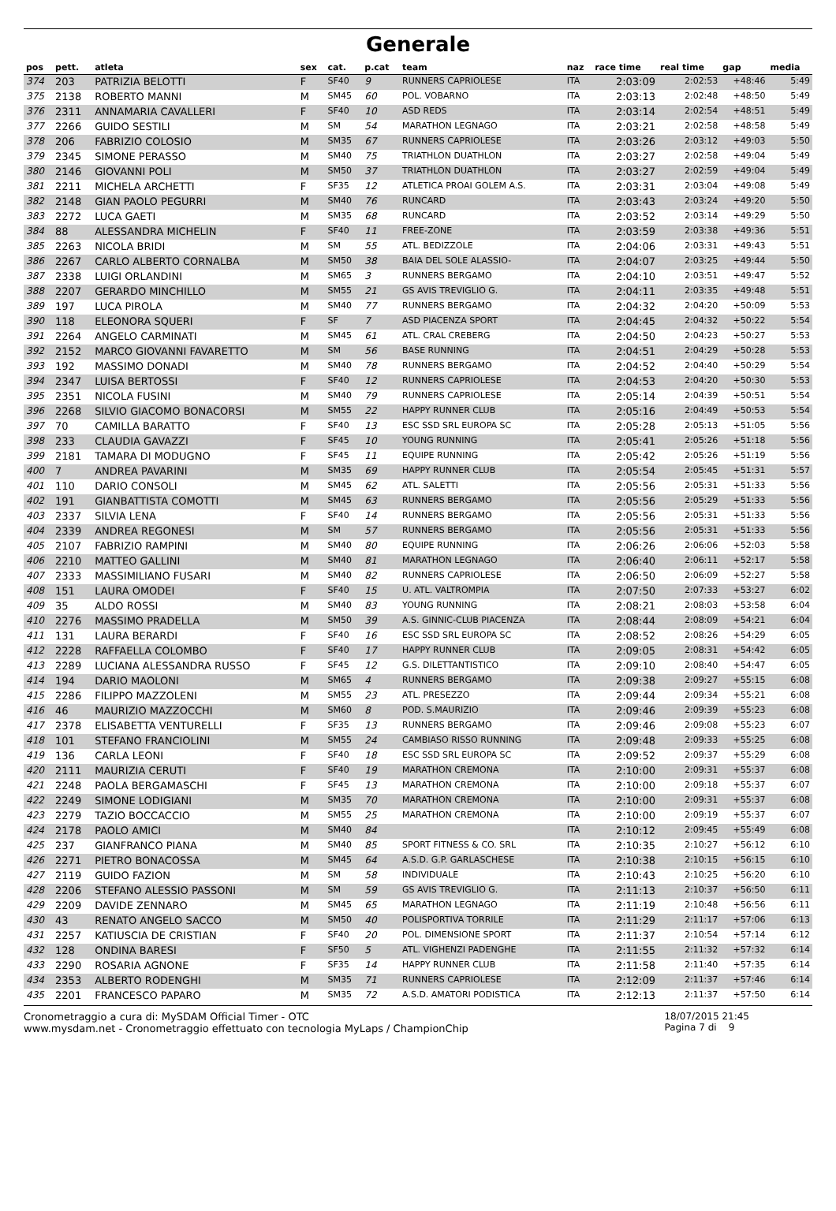Generale
| pos | pett. | atleta | sex | cat. | p.cat | team | naz | race time | real time | gap | media |
| --- | --- | --- | --- | --- | --- | --- | --- | --- | --- | --- | --- |
| 374 | 203 | PATRIZIA BELOTTI | F | SF40 | 9 | RUNNERS CAPRIOLESE | ITA | 2:03:09 | 2:02:53 | +48:46 | 5:49 |
| 375 | 2138 | ROBERTO MANNI | M | SM45 | 60 | POL. VOBARNO | ITA | 2:03:13 | 2:02:48 | +48:50 | 5:49 |
| 376 | 2311 | ANNAMARIA CAVALLERI | F | SF40 | 10 | ASD REDS | ITA | 2:03:14 | 2:02:54 | +48:51 | 5:49 |
| 377 | 2266 | GUIDO SESTILI | M | SM | 54 | MARATHON LEGNAGO | ITA | 2:03:21 | 2:02:58 | +48:58 | 5:49 |
| 378 | 206 | FABRIZIO COLOSIO | M | SM35 | 67 | RUNNERS CAPRIOLESE | ITA | 2:03:26 | 2:03:12 | +49:03 | 5:50 |
| 379 | 2345 | SIMONE PERASSO | M | SM40 | 75 | TRIATHLON DUATHLON | ITA | 2:03:27 | 2:02:58 | +49:04 | 5:49 |
| 380 | 2146 | GIOVANNI POLI | M | SM50 | 37 | TRIATHLON DUATHLON | ITA | 2:03:27 | 2:02:59 | +49:04 | 5:49 |
| 381 | 2211 | MICHELA ARCHETTI | F | SF35 | 12 | ATLETICA PROAI GOLEM A.S. | ITA | 2:03:31 | 2:03:04 | +49:08 | 5:49 |
| 382 | 2148 | GIAN PAOLO PEGURRI | M | SM40 | 76 | RUNCARD | ITA | 2:03:43 | 2:03:24 | +49:20 | 5:50 |
| 383 | 2272 | LUCA GAETI | M | SM35 | 68 | RUNCARD | ITA | 2:03:52 | 2:03:14 | +49:29 | 5:50 |
| 384 | 88 | ALESSANDRA MICHELIN | F | SF40 | 11 | FREE-ZONE | ITA | 2:03:59 | 2:03:38 | +49:36 | 5:51 |
| 385 | 2263 | NICOLA BRIDI | M | SM | 55 | ATL. BEDIZZOLE | ITA | 2:04:06 | 2:03:31 | +49:43 | 5:51 |
| 386 | 2267 | CARLO ALBERTO CORNALBA | M | SM50 | 38 | BAIA DEL SOLE ALASSIO- | ITA | 2:04:07 | 2:03:25 | +49:44 | 5:50 |
| 387 | 2338 | LUIGI ORLANDINI | M | SM65 | 3 | RUNNERS BERGAMO | ITA | 2:04:10 | 2:03:51 | +49:47 | 5:52 |
| 388 | 2207 | GERARDO MINCHILLO | M | SM55 | 21 | GS AVIS TREVIGLIO G. | ITA | 2:04:11 | 2:03:35 | +49:48 | 5:51 |
| 389 | 197 | LUCA PIROLA | M | SM40 | 77 | RUNNERS BERGAMO | ITA | 2:04:32 | 2:04:20 | +50:09 | 5:53 |
| 390 | 118 | ELEONORA SQUERI | F | SF | 7 | ASD PIACENZA SPORT | ITA | 2:04:45 | 2:04:32 | +50:22 | 5:54 |
| 391 | 2264 | ANGELO CARMINATI | M | SM45 | 61 | ATL. CRAL CREBERG | ITA | 2:04:50 | 2:04:23 | +50:27 | 5:53 |
| 392 | 2152 | MARCO GIOVANNI FAVARETTO | M | SM | 56 | BASE RUNNING | ITA | 2:04:51 | 2:04:29 | +50:28 | 5:53 |
| 393 | 192 | MASSIMO DONADI | M | SM40 | 78 | RUNNERS BERGAMO | ITA | 2:04:52 | 2:04:40 | +50:29 | 5:54 |
| 394 | 2347 | LUISA BERTOSSI | F | SF40 | 12 | RUNNERS CAPRIOLESE | ITA | 2:04:53 | 2:04:20 | +50:30 | 5:53 |
| 395 | 2351 | NICOLA FUSINI | M | SM40 | 79 | RUNNERS CAPRIOLESE | ITA | 2:05:14 | 2:04:39 | +50:51 | 5:54 |
| 396 | 2268 | SILVIO GIACOMO BONACORSI | M | SM55 | 22 | HAPPY RUNNER CLUB | ITA | 2:05:16 | 2:04:49 | +50:53 | 5:54 |
| 397 | 70 | CAMILLA BARATTO | F | SF40 | 13 | ESC SSD SRL EUROPA SC | ITA | 2:05:28 | 2:05:13 | +51:05 | 5:56 |
| 398 | 233 | CLAUDIA GAVAZZI | F | SF45 | 10 | YOUNG RUNNING | ITA | 2:05:41 | 2:05:26 | +51:18 | 5:56 |
| 399 | 2181 | TAMARA DI MODUGNO | F | SF45 | 11 | EQUIPE RUNNING | ITA | 2:05:42 | 2:05:26 | +51:19 | 5:56 |
| 400 | 7 | ANDREA PAVARINI | M | SM35 | 69 | HAPPY RUNNER CLUB | ITA | 2:05:54 | 2:05:45 | +51:31 | 5:57 |
| 401 | 110 | DARIO CONSOLI | M | SM45 | 62 | ATL. SALETTI | ITA | 2:05:56 | 2:05:31 | +51:33 | 5:56 |
| 402 | 191 | GIANBATTISTA COMOTTI | M | SM45 | 63 | RUNNERS BERGAMO | ITA | 2:05:56 | 2:05:29 | +51:33 | 5:56 |
| 403 | 2337 | SILVIA LENA | F | SF40 | 14 | RUNNERS BERGAMO | ITA | 2:05:56 | 2:05:31 | +51:33 | 5:56 |
| 404 | 2339 | ANDREA REGONESI | M | SM | 57 | RUNNERS BERGAMO | ITA | 2:05:56 | 2:05:31 | +51:33 | 5:56 |
| 405 | 2107 | FABRIZIO RAMPINI | M | SM40 | 80 | EQUIPE RUNNING | ITA | 2:06:26 | 2:06:06 | +52:03 | 5:58 |
| 406 | 2210 | MATTEO GALLINI | M | SM40 | 81 | MARATHON LEGNAGO | ITA | 2:06:40 | 2:06:11 | +52:17 | 5:58 |
| 407 | 2333 | MASSIMILIANO FUSARI | M | SM40 | 82 | RUNNERS CAPRIOLESE | ITA | 2:06:50 | 2:06:09 | +52:27 | 5:58 |
| 408 | 151 | LAURA OMODEI | F | SF40 | 15 | U. ATL. VALTROMPIA | ITA | 2:07:50 | 2:07:33 | +53:27 | 6:02 |
| 409 | 35 | ALDO ROSSI | M | SM40 | 83 | YOUNG RUNNING | ITA | 2:08:21 | 2:08:03 | +53:58 | 6:04 |
| 410 | 2276 | MASSIMO PRADELLA | M | SM50 | 39 | A.S. GINNIC-CLUB PIACENZA | ITA | 2:08:44 | 2:08:09 | +54:21 | 6:04 |
| 411 | 131 | LAURA BERARDI | F | SF40 | 16 | ESC SSD SRL EUROPA SC | ITA | 2:08:52 | 2:08:26 | +54:29 | 6:05 |
| 412 | 2228 | RAFFAELLA COLOMBO | F | SF40 | 17 | HAPPY RUNNER CLUB | ITA | 2:09:05 | 2:08:31 | +54:42 | 6:05 |
| 413 | 2289 | LUCIANA ALESSANDRA RUSSO | F | SF45 | 12 | G.S. DILETTANTISTICO | ITA | 2:09:10 | 2:08:40 | +54:47 | 6:05 |
| 414 | 194 | DARIO MAOLONI | M | SM65 | 4 | RUNNERS BERGAMO | ITA | 2:09:38 | 2:09:27 | +55:15 | 6:08 |
| 415 | 2286 | FILIPPO MAZZOLENI | M | SM55 | 23 | ATL. PRESEZZO | ITA | 2:09:44 | 2:09:34 | +55:21 | 6:08 |
| 416 | 46 | MAURIZIO MAZZOCCHI | M | SM60 | 8 | POD. S.MAURIZIO | ITA | 2:09:46 | 2:09:39 | +55:23 | 6:08 |
| 417 | 2378 | ELISABETTA VENTURELLI | F | SF35 | 13 | RUNNERS BERGAMO | ITA | 2:09:46 | 2:09:08 | +55:23 | 6:07 |
| 418 | 101 | STEFANO FRANCIOLINI | M | SM55 | 24 | CAMBIASO RISSO RUNNING | ITA | 2:09:48 | 2:09:33 | +55:25 | 6:08 |
| 419 | 136 | CARLA LEONI | F | SF40 | 18 | ESC SSD SRL EUROPA SC | ITA | 2:09:52 | 2:09:37 | +55:29 | 6:08 |
| 420 | 2111 | MAURIZIA CERUTI | F | SF40 | 19 | MARATHON CREMONA | ITA | 2:10:00 | 2:09:31 | +55:37 | 6:08 |
| 421 | 2248 | PAOLA BERGAMASCHI | F | SF45 | 13 | MARATHON CREMONA | ITA | 2:10:00 | 2:09:18 | +55:37 | 6:07 |
| 422 | 2249 | SIMONE LODIGIANI | M | SM35 | 70 | MARATHON CREMONA | ITA | 2:10:00 | 2:09:31 | +55:37 | 6:08 |
| 423 | 2279 | TAZIO BOCCACCIO | M | SM55 | 25 | MARATHON CREMONA | ITA | 2:10:00 | 2:09:19 | +55:37 | 6:07 |
| 424 | 2178 | PAOLO AMICI | M | SM40 | 84 | | ITA | 2:10:12 | 2:09:45 | +55:49 | 6:08 |
| 425 | 237 | GIANFRANCO PIANA | M | SM40 | 85 | SPORT FITNESS & CO. SRL | ITA | 2:10:35 | 2:10:27 | +56:12 | 6:10 |
| 426 | 2271 | PIETRO BONACOSSA | M | SM45 | 64 | A.S.D. G.P. GARLASCHESE | ITA | 2:10:38 | 2:10:15 | +56:15 | 6:10 |
| 427 | 2119 | GUIDO FAZION | M | SM | 58 | INDIVIDUALE | ITA | 2:10:43 | 2:10:25 | +56:20 | 6:10 |
| 428 | 2206 | STEFANO ALESSIO PASSONI | M | SM | 59 | GS AVIS TREVIGLIO G. | ITA | 2:11:13 | 2:10:37 | +56:50 | 6:11 |
| 429 | 2209 | DAVIDE ZENNARO | M | SM45 | 65 | MARATHON LEGNAGO | ITA | 2:11:19 | 2:10:48 | +56:56 | 6:11 |
| 430 | 43 | RENATO ANGELO SACCO | M | SM50 | 40 | POLISPORTIVA TORRILE | ITA | 2:11:29 | 2:11:17 | +57:06 | 6:13 |
| 431 | 2257 | KATIUSCIA DE CRISTIAN | F | SF40 | 20 | POL. DIMENSIONE SPORT | ITA | 2:11:37 | 2:10:54 | +57:14 | 6:12 |
| 432 | 128 | ONDINA BARESI | F | SF50 | 5 | ATL. VIGHENZI PADENGHE | ITA | 2:11:55 | 2:11:32 | +57:32 | 6:14 |
| 433 | 2290 | ROSARIA AGNONE | F | SF35 | 14 | HAPPY RUNNER CLUB | ITA | 2:11:58 | 2:11:40 | +57:35 | 6:14 |
| 434 | 2353 | ALBERTO RODENGHI | M | SM35 | 71 | RUNNERS CAPRIOLESE | ITA | 2:12:09 | 2:11:37 | +57:46 | 6:14 |
| 435 | 2201 | FRANCESCO PAPARO | M | SM35 | 72 | A.S.D. AMATORI PODISTICA | ITA | 2:12:13 | 2:11:37 | +57:50 | 6:14 |
Cronometraggio a cura di: MySDAM Official Timer - OTC
www.mysdam.net - Cronometraggio effettuato con tecnologia MyLaps / ChampionChip
18/07/2015 21:45
Pagina 7 di 9